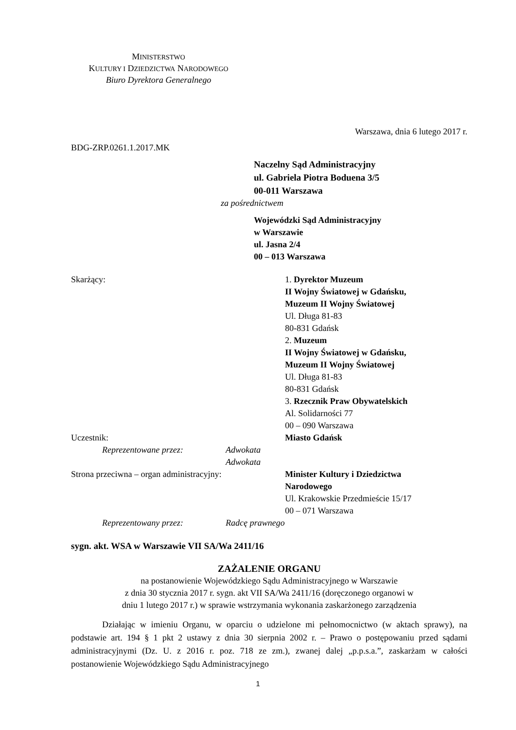MINISTERSTWO
KULTURY I DZIEDZICTWA NARODOWEGO
Biuro Dyrektora Generalnego
Warszawa, dnia 6 lutego 2017 r.
BDG-ZRP.0261.1.2017.MK
Naczelny Sąd Administracyjny
ul. Gabriela Piotra Boduena 3/5
00-011 Warszawa
za pośrednictwem
Wojewódzki Sąd Administracyjny
w Warszawie
ul. Jasna 2/4
00 – 013 Warszawa
Skarżący: 1. Dyrektor Muzeum
II Wojny Światowej w Gdańsku,
Muzeum II Wojny Światowej
Ul. Długa 81-83
80-831 Gdańsk
2. Muzeum
II Wojny Światowej w Gdańsku,
Muzeum II Wojny Światowej
Ul. Długa 81-83
80-831 Gdańsk
3. Rzecznik Praw Obywatelskich
Al. Solidarności 77
00 – 090 Warszawa
Uczestnik:
Reprezentowane przez: Adwokata
Adwokata
Miasto Gdańsk
Strona przeciwna – organ administracyjny:
Minister Kultury i Dziedzictwa
Narodowego
Ul. Krakowskie Przedmieście 15/17
00 – 071 Warszawa
Reprezentowany przez: Radcę prawnego
sygn. akt. WSA w Warszawie VII SA/Wa 2411/16
ZAŻALENIE ORGANU
na postanowienie Wojewódzkiego Sądu Administracyjnego w Warszawie
z dnia 30 stycznia 2017 r. sygn. akt VII SA/Wa 2411/16 (doręczonego organowi w
dniu 1 lutego 2017 r.) w sprawie wstrzymania wykonania zaskarżonego zarządzenia
Działając w imieniu Organu, w oparciu o udzielone mi pełnomocnictwo (w aktach sprawy), na podstawie art. 194 § 1 pkt 2 ustawy z dnia 30 sierpnia 2002 r. – Prawo o postępowaniu przed sądami administracyjnymi (Dz. U. z 2016 r. poz. 718 ze zm.), zwanej dalej „p.p.s.a.”, zaskarżam w całości postanowienie Wojewódzkiego Sądu Administracyjnego
1